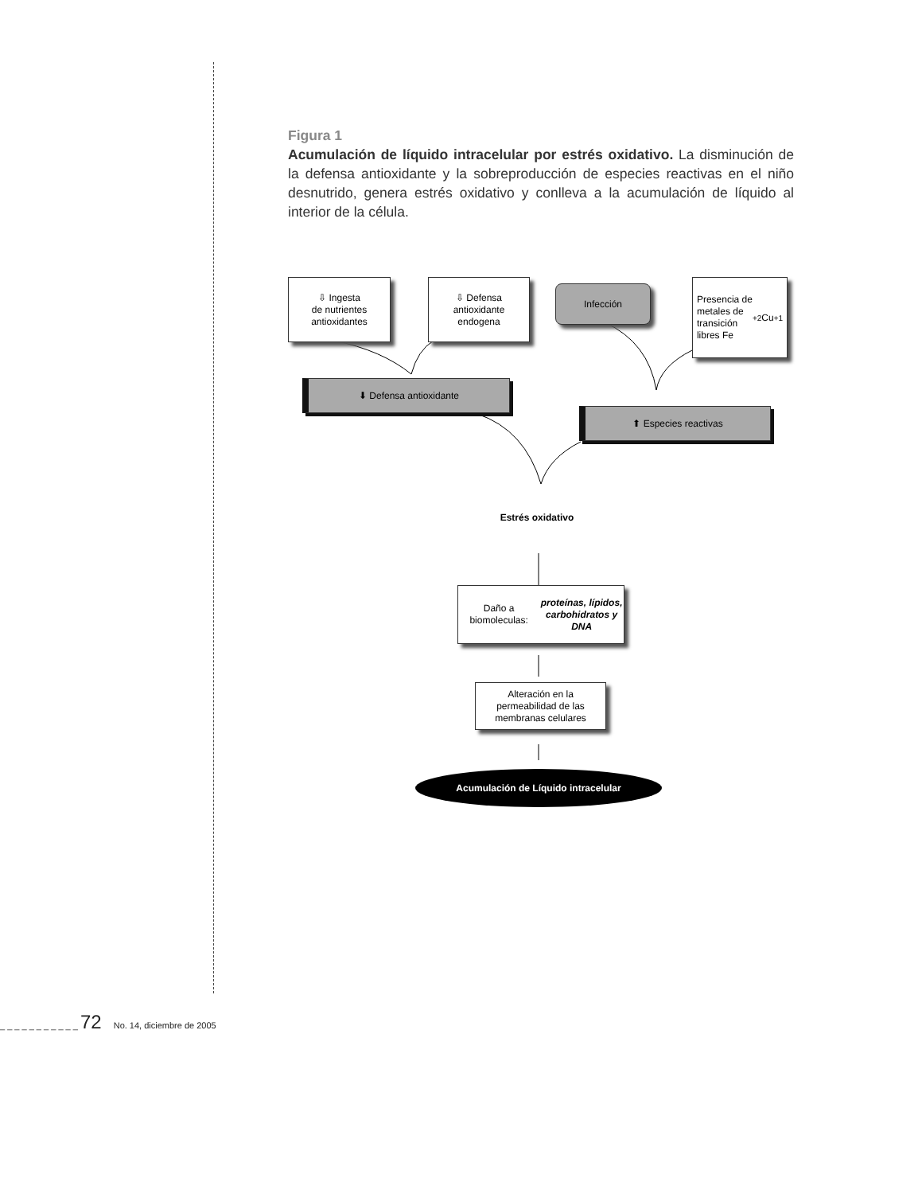Figura 1
Acumulación de líquido intracelular por estrés oxidativo. La disminución de la defensa antioxidante y la sobreproducción de especies reactivas en el niño desnutrido, genera estrés oxidativo y conlleva a la acumulación de líquido al interior de la célula.
⇩ Ingesta
de nutrientes
antioxidantes
⇩ Defensa
antioxidante
endogena
Infección
Presencia de
metales de
transición
libres Fe<sup>+2</sup> Cu<sup>+1</sup>
⬇ Defensa antioxidante
⬆ Especies reactivas
Estrés oxidativo
Daño a biomoleculas:
proteínas, lípidos,
carbohidratos y DNA
Alteración en la
permeabilidad de las
membranas celulares
Acumulación de Líquido intracelular
_ _ _ _ _ _ _ _ _ _ _ 72 No. 14, diciembre de 2005